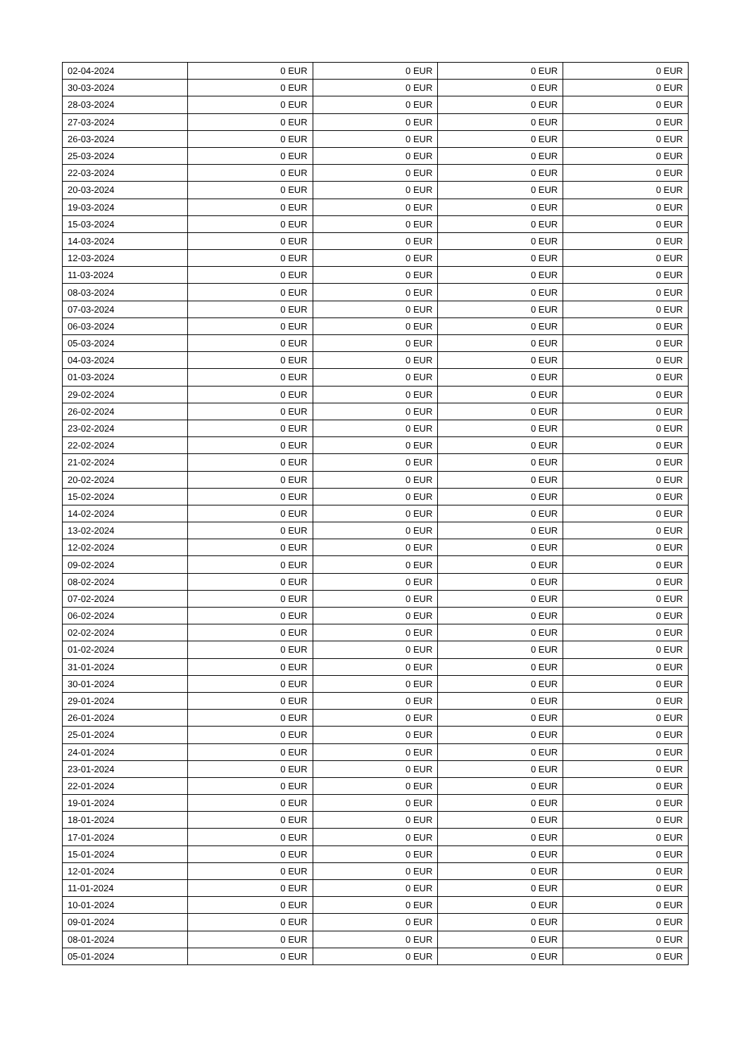| 02-04-2024 | 0 EUR | 0 EUR | 0 EUR | 0 EUR |
| 30-03-2024 | 0 EUR | 0 EUR | 0 EUR | 0 EUR |
| 28-03-2024 | 0 EUR | 0 EUR | 0 EUR | 0 EUR |
| 27-03-2024 | 0 EUR | 0 EUR | 0 EUR | 0 EUR |
| 26-03-2024 | 0 EUR | 0 EUR | 0 EUR | 0 EUR |
| 25-03-2024 | 0 EUR | 0 EUR | 0 EUR | 0 EUR |
| 22-03-2024 | 0 EUR | 0 EUR | 0 EUR | 0 EUR |
| 20-03-2024 | 0 EUR | 0 EUR | 0 EUR | 0 EUR |
| 19-03-2024 | 0 EUR | 0 EUR | 0 EUR | 0 EUR |
| 15-03-2024 | 0 EUR | 0 EUR | 0 EUR | 0 EUR |
| 14-03-2024 | 0 EUR | 0 EUR | 0 EUR | 0 EUR |
| 12-03-2024 | 0 EUR | 0 EUR | 0 EUR | 0 EUR |
| 11-03-2024 | 0 EUR | 0 EUR | 0 EUR | 0 EUR |
| 08-03-2024 | 0 EUR | 0 EUR | 0 EUR | 0 EUR |
| 07-03-2024 | 0 EUR | 0 EUR | 0 EUR | 0 EUR |
| 06-03-2024 | 0 EUR | 0 EUR | 0 EUR | 0 EUR |
| 05-03-2024 | 0 EUR | 0 EUR | 0 EUR | 0 EUR |
| 04-03-2024 | 0 EUR | 0 EUR | 0 EUR | 0 EUR |
| 01-03-2024 | 0 EUR | 0 EUR | 0 EUR | 0 EUR |
| 29-02-2024 | 0 EUR | 0 EUR | 0 EUR | 0 EUR |
| 26-02-2024 | 0 EUR | 0 EUR | 0 EUR | 0 EUR |
| 23-02-2024 | 0 EUR | 0 EUR | 0 EUR | 0 EUR |
| 22-02-2024 | 0 EUR | 0 EUR | 0 EUR | 0 EUR |
| 21-02-2024 | 0 EUR | 0 EUR | 0 EUR | 0 EUR |
| 20-02-2024 | 0 EUR | 0 EUR | 0 EUR | 0 EUR |
| 15-02-2024 | 0 EUR | 0 EUR | 0 EUR | 0 EUR |
| 14-02-2024 | 0 EUR | 0 EUR | 0 EUR | 0 EUR |
| 13-02-2024 | 0 EUR | 0 EUR | 0 EUR | 0 EUR |
| 12-02-2024 | 0 EUR | 0 EUR | 0 EUR | 0 EUR |
| 09-02-2024 | 0 EUR | 0 EUR | 0 EUR | 0 EUR |
| 08-02-2024 | 0 EUR | 0 EUR | 0 EUR | 0 EUR |
| 07-02-2024 | 0 EUR | 0 EUR | 0 EUR | 0 EUR |
| 06-02-2024 | 0 EUR | 0 EUR | 0 EUR | 0 EUR |
| 02-02-2024 | 0 EUR | 0 EUR | 0 EUR | 0 EUR |
| 01-02-2024 | 0 EUR | 0 EUR | 0 EUR | 0 EUR |
| 31-01-2024 | 0 EUR | 0 EUR | 0 EUR | 0 EUR |
| 30-01-2024 | 0 EUR | 0 EUR | 0 EUR | 0 EUR |
| 29-01-2024 | 0 EUR | 0 EUR | 0 EUR | 0 EUR |
| 26-01-2024 | 0 EUR | 0 EUR | 0 EUR | 0 EUR |
| 25-01-2024 | 0 EUR | 0 EUR | 0 EUR | 0 EUR |
| 24-01-2024 | 0 EUR | 0 EUR | 0 EUR | 0 EUR |
| 23-01-2024 | 0 EUR | 0 EUR | 0 EUR | 0 EUR |
| 22-01-2024 | 0 EUR | 0 EUR | 0 EUR | 0 EUR |
| 19-01-2024 | 0 EUR | 0 EUR | 0 EUR | 0 EUR |
| 18-01-2024 | 0 EUR | 0 EUR | 0 EUR | 0 EUR |
| 17-01-2024 | 0 EUR | 0 EUR | 0 EUR | 0 EUR |
| 15-01-2024 | 0 EUR | 0 EUR | 0 EUR | 0 EUR |
| 12-01-2024 | 0 EUR | 0 EUR | 0 EUR | 0 EUR |
| 11-01-2024 | 0 EUR | 0 EUR | 0 EUR | 0 EUR |
| 10-01-2024 | 0 EUR | 0 EUR | 0 EUR | 0 EUR |
| 09-01-2024 | 0 EUR | 0 EUR | 0 EUR | 0 EUR |
| 08-01-2024 | 0 EUR | 0 EUR | 0 EUR | 0 EUR |
| 05-01-2024 | 0 EUR | 0 EUR | 0 EUR | 0 EUR |